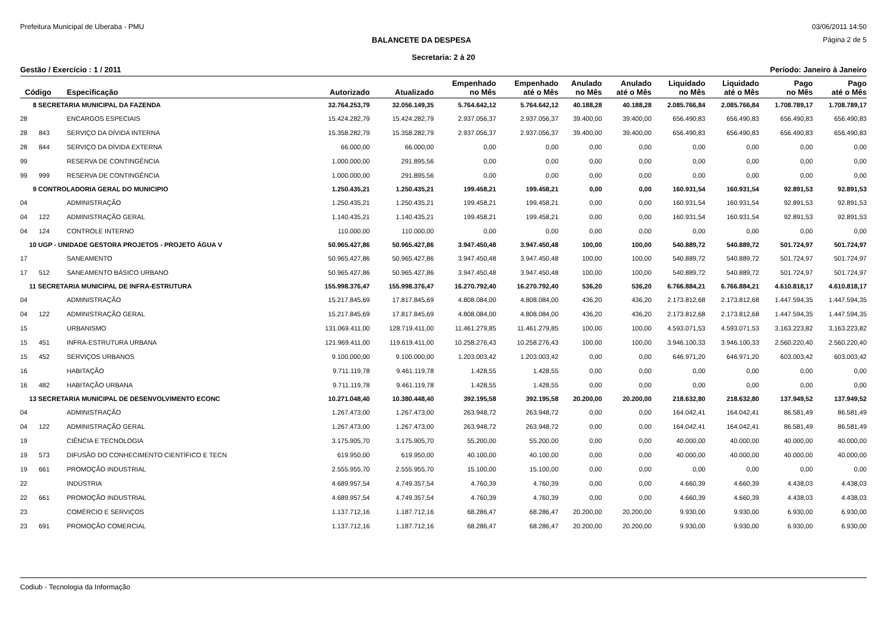Prefeitura Municipal de Uberaba - PMU 03/06/2011 14:50
BALANCETE DA DESPESA Página 2 de 5
Secretaria: 2 à 20
Gestão / Exercício : 1 / 2011 Período: Janeiro à Janeiro
| Código | | Especificação | Autorizado | Atualizado | Empenhado no Mês | Empenhado até o Mês | Anulado no Mês | Anulado até o Mês | Liquidado no Mês | Liquidado até o Mês | Pago no Mês | Pago até o Mês |
| --- | --- | --- | --- | --- | --- | --- | --- | --- | --- | --- | --- | --- |
| 8 SECRETARIA MUNICIPAL DA FAZENDA | | | 32.764.253,79 | 32.056.149,35 | 5.764.642,12 | 5.764.642,12 | 40.188,28 | 40.188,28 | 2.085.766,84 | 2.085.766,84 | 1.708.789,17 | 1.708.789,17 |
| 28 | | ENCARGOS ESPECIAIS | 15.424.282,79 | 15.424.282,79 | 2.937.056,37 | 2.937.056,37 | 39.400,00 | 39.400,00 | 656.490,83 | 656.490,83 | 656.490,83 | 656.490,83 |
| 28 | 843 | SERVIÇO DA DÍVIDA INTERNA | 15.358.282,79 | 15.358.282,79 | 2.937.056,37 | 2.937.056,37 | 39.400,00 | 39.400,00 | 656.490,83 | 656.490,83 | 656.490,83 | 656.490,83 |
| 28 | 844 | SERVIÇO DA DÍVIDA EXTERNA | 66.000,00 | 66.000,00 | 0,00 | 0,00 | 0,00 | 0,00 | 0,00 | 0,00 | 0,00 | 0,00 |
| 99 | | RESERVA DE CONTINGÊNCIA | 1.000.000,00 | 291.895,56 | 0,00 | 0,00 | 0,00 | 0,00 | 0,00 | 0,00 | 0,00 | 0,00 |
| 99 | 999 | RESERVA DE CONTINGÊNCIA | 1.000.000,00 | 291.895,56 | 0,00 | 0,00 | 0,00 | 0,00 | 0,00 | 0,00 | 0,00 | 0,00 |
| 9 CONTROLADORIA GERAL DO MUNICIPIO | | | 1.250.435,21 | 1.250.435,21 | 199.458,21 | 199.458,21 | 0,00 | 0,00 | 160.931,54 | 160.931,54 | 92.891,53 | 92.891,53 |
| 04 | | ADMINISTRAÇÃO | 1.250.435,21 | 1.250.435,21 | 199.458,21 | 199.458,21 | 0,00 | 0,00 | 160.931,54 | 160.931,54 | 92.891,53 | 92.891,53 |
| 04 | 122 | ADMINISTRAÇÃO GERAL | 1.140.435,21 | 1.140.435,21 | 199.458,21 | 199.458,21 | 0,00 | 0,00 | 160.931,54 | 160.931,54 | 92.891,53 | 92.891,53 |
| 04 | 124 | CONTROLE INTERNO | 110.000,00 | 110.000,00 | 0,00 | 0,00 | 0,00 | 0,00 | 0,00 | 0,00 | 0,00 | 0,00 |
| 10 UGP - UNIDADE GESTORA PROJETOS - PROJETO ÁGUA V | | | 50.965.427,86 | 50.965.427,86 | 3.947.450,48 | 3.947.450,48 | 100,00 | 100,00 | 540.889,72 | 540.889,72 | 501.724,97 | 501.724,97 |
| 17 | | SANEAMENTO | 50.965.427,86 | 50.965.427,86 | 3.947.450,48 | 3.947.450,48 | 100,00 | 100,00 | 540.889,72 | 540.889,72 | 501.724,97 | 501.724,97 |
| 17 | 512 | SANEAMENTO BÁSICO URBANO | 50.965.427,86 | 50.965.427,86 | 3.947.450,48 | 3.947.450,48 | 100,00 | 100,00 | 540.889,72 | 540.889,72 | 501.724,97 | 501.724,97 |
| 11 SECRETARIA MUNICIPAL DE INFRA-ESTRUTURA | | | 155.998.376,47 | 155.998.376,47 | 16.270.792,40 | 16.270.792,40 | 536,20 | 536,20 | 6.766.884,21 | 6.766.884,21 | 4.610.818,17 | 4.610.818,17 |
| 04 | | ADMINISTRAÇÃO | 15.217.845,69 | 17.817.845,69 | 4.808.084,00 | 4.808.084,00 | 436,20 | 436,20 | 2.173.812,68 | 2.173.812,68 | 1.447.594,35 | 1.447.594,35 |
| 04 | 122 | ADMINISTRAÇÃO GERAL | 15.217.845,69 | 17.817.845,69 | 4.808.084,00 | 4.808.084,00 | 436,20 | 436,20 | 2.173.812,68 | 2.173.812,68 | 1.447.594,35 | 1.447.594,35 |
| 15 | | URBANISMO | 131.069.411,00 | 128.719.411,00 | 11.461.279,85 | 11.461.279,85 | 100,00 | 100,00 | 4.593.071,53 | 4.593.071,53 | 3.163.223,82 | 3.163.223,82 |
| 15 | 451 | INFRA-ESTRUTURA URBANA | 121.969.411,00 | 119.619.411,00 | 10.258.276,43 | 10.258.276,43 | 100,00 | 100,00 | 3.946.100,33 | 3.946.100,33 | 2.560.220,40 | 2.560.220,40 |
| 15 | 452 | SERVIÇOS URBANOS | 9.100.000,00 | 9.100.000,00 | 1.203.003,42 | 1.203.003,42 | 0,00 | 0,00 | 646.971,20 | 646.971,20 | 603.003,42 | 603.003,42 |
| 16 | | HABITAÇÃO | 9.711.119,78 | 9.461.119,78 | 1.428,55 | 1.428,55 | 0,00 | 0,00 | 0,00 | 0,00 | 0,00 | 0,00 |
| 16 | 482 | HABITAÇÃO URBANA | 9.711.119,78 | 9.461.119,78 | 1.428,55 | 1.428,55 | 0,00 | 0,00 | 0,00 | 0,00 | 0,00 | 0,00 |
| 13 SECRETARIA MUNICIPAL DE DESENVOLVIMENTO ECONC | | | 10.271.048,40 | 10.380.448,40 | 392.195,58 | 392.195,58 | 20.200,00 | 20.200,00 | 218.632,80 | 218.632,80 | 137.949,52 | 137.949,52 |
| 04 | | ADMINISTRAÇÃO | 1.267.473,00 | 1.267.473,00 | 263.948,72 | 263.948,72 | 0,00 | 0,00 | 164.042,41 | 164.042,41 | 86.581,49 | 86.581,49 |
| 04 | 122 | ADMINISTRAÇÃO GERAL | 1.267.473,00 | 1.267.473,00 | 263.948,72 | 263.948,72 | 0,00 | 0,00 | 164.042,41 | 164.042,41 | 86.581,49 | 86.581,49 |
| 19 | | CIÊNCIA E TECNOLOGIA | 3.175.905,70 | 3.175.905,70 | 55.200,00 | 55.200,00 | 0,00 | 0,00 | 40.000,00 | 40.000,00 | 40.000,00 | 40.000,00 |
| 19 | 573 | DIFUSÃO DO CONHECIMENTO CIENTÍFICO E TECN | 619.950,00 | 619.950,00 | 40.100,00 | 40.100,00 | 0,00 | 0,00 | 40.000,00 | 40.000,00 | 40.000,00 | 40.000,00 |
| 19 | 661 | PROMOÇÃO INDUSTRIAL | 2.555.955,70 | 2.555.955,70 | 15.100,00 | 15.100,00 | 0,00 | 0,00 | 0,00 | 0,00 | 0,00 | 0,00 |
| 22 | | INDÚSTRIA | 4.689.957,54 | 4.749.357,54 | 4.760,39 | 4.760,39 | 0,00 | 0,00 | 4.660,39 | 4.660,39 | 4.438,03 | 4.438,03 |
| 22 | 661 | PROMOÇÃO INDUSTRIAL | 4.689.957,54 | 4.749.357,54 | 4.760,39 | 4.760,39 | 0,00 | 0,00 | 4.660,39 | 4.660,39 | 4.438,03 | 4.438,03 |
| 23 | | COMÉRCIO E SERVIÇOS | 1.137.712,16 | 1.187.712,16 | 68.286,47 | 68.286,47 | 20.200,00 | 20.200,00 | 9.930,00 | 9.930,00 | 6.930,00 | 6.930,00 |
| 23 | 691 | PROMOÇÃO COMERCIAL | 1.137.712,16 | 1.187.712,16 | 68.286,47 | 68.286,47 | 20.200,00 | 20.200,00 | 9.930,00 | 9.930,00 | 6.930,00 | 6.930,00 |
Codiub - Tecnologia da Informação